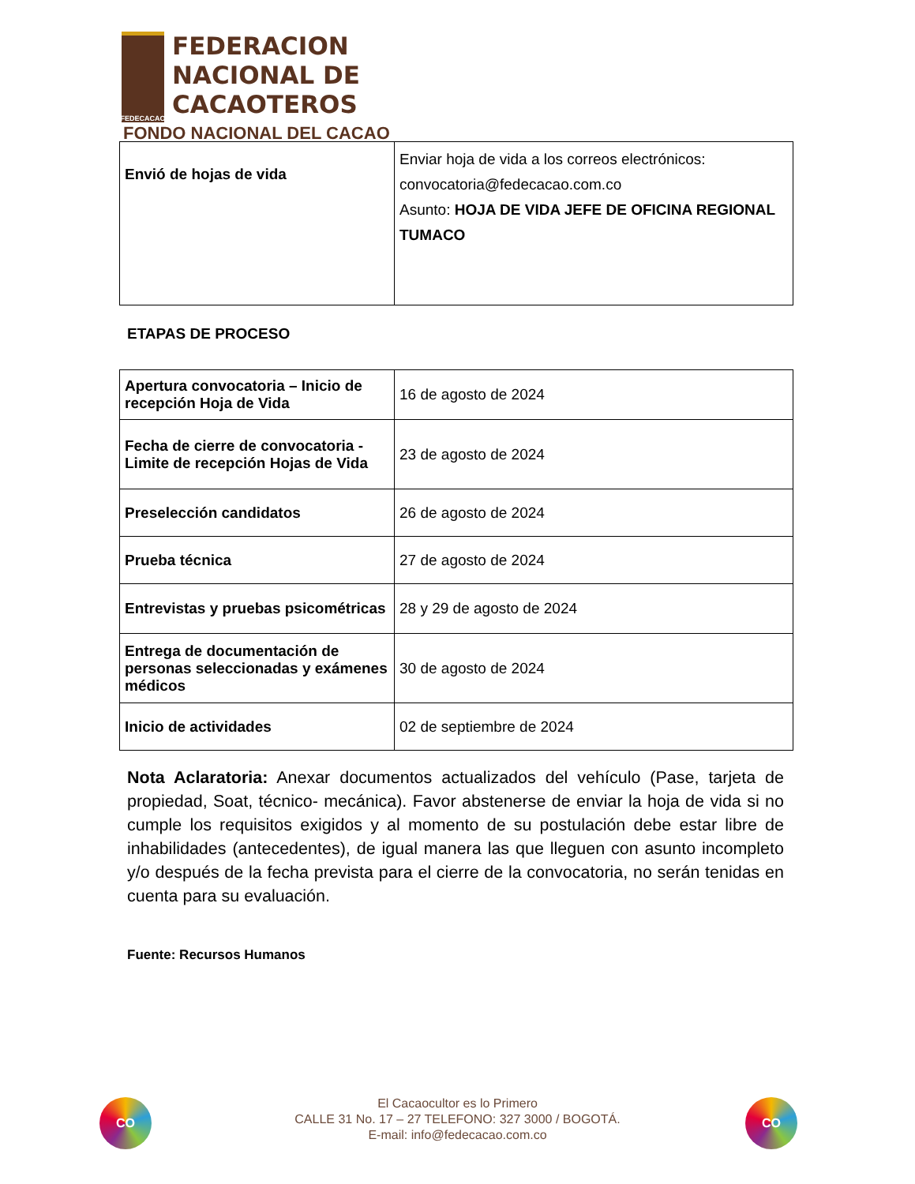FEDECACAO
FEDERACION
NACIONAL DE
CACAOTEROS
FONDO NACIONAL DEL CACAO
| Envió de hojas de vida | Enviar hoja de vida a los correos electrónicos: convocatoria@fedecacao.com.co Asunto: HOJA DE VIDA JEFE DE OFICINA REGIONAL TUMACO |
ETAPAS DE PROCESO
| Apertura convocatoria – Inicio de recepción Hoja de Vida | 16 de agosto de 2024 |
| Fecha de cierre de convocatoria - Limite de recepción Hojas de Vida | 23 de agosto de 2024 |
| Preselección candidatos | 26 de agosto de 2024 |
| Prueba técnica | 27 de agosto de 2024 |
| Entrevistas y pruebas psicométricas | 28 y 29 de agosto de 2024 |
| Entrega de documentación de personas seleccionadas y exámenes médicos | 30 de agosto de 2024 |
| Inicio de actividades | 02 de septiembre de 2024 |
Nota Aclaratoria: Anexar documentos actualizados del vehículo (Pase, tarjeta de propiedad, Soat, técnico- mecánica). Favor abstenerse de enviar la hoja de vida si no cumple los requisitos exigidos y al momento de su postulación debe estar libre de inhabilidades (antecedentes), de igual manera las que lleguen con asunto incompleto y/o después de la fecha prevista para el cierre de la convocatoria, no serán tenidas en cuenta para su evaluación.
Fuente: Recursos Humanos
CO
El Cacaocultor es lo Primero
CALLE 31 No. 17 – 27 TELEFONO: 327 3000 / BOGOTÁ.
E-mail: info@fedecacao.com.co
CO